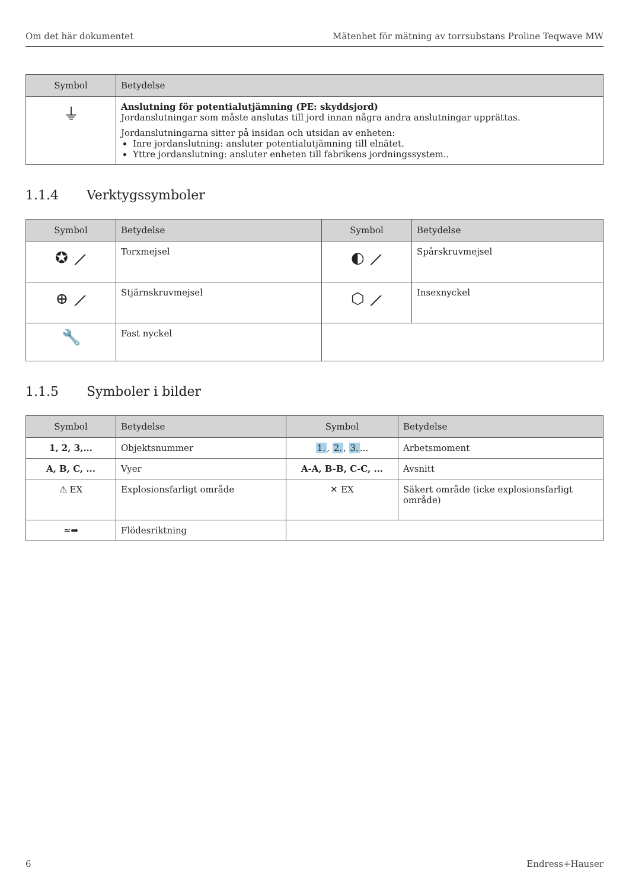Om det här dokumentet Mätenhet för mätning av torrsubstans Proline Teqwave MW
| Symbol | Betydelse |
| --- | --- |
| ⏚ | Anslutning för potentialutjämning (PE: skyddsjord) Jordanslutningar som måste anslutas till jord innan några andra anslutningar upprättas. Jordanslutningarna sitter på insidan och utsidan av enheten: Inre jordanslutning: ansluter potentialutjämning till elnätet. Yttre jordanslutning: ansluter enheten till fabrikens jordningssystem.. |
1.1.4 Verktygssymboler
| Symbol | Betydelse | Symbol | Betydelse |
| --- | --- | --- | --- |
| ✪ ⟋ | Torxmejsel | ◐ ⟋ | Spårskruvmejsel |
| ⊕ ⟋ | Stjärnskruvmejsel | ⬡ ⟋ | Insexnyckel |
| 🔧 | Fast nyckel | | |
1.1.5 Symboler i bilder
| Symbol | Betydelse | Symbol | Betydelse |
| --- | --- | --- | --- |
| 1, 2, 3,... | Objektsnummer | 1. , 2. , 3. ... | Arbetsmoment |
| A, B, C, ... | Vyer | A-A, B-B, C-C, ... | Avsnitt |
| ⚠ EX | Explosionsfarligt område | ✕ EX | Säkert område (icke explosionsfarligt område) |
| ≈➡ | Flödesriktning | | |
6 Endress+Hauser